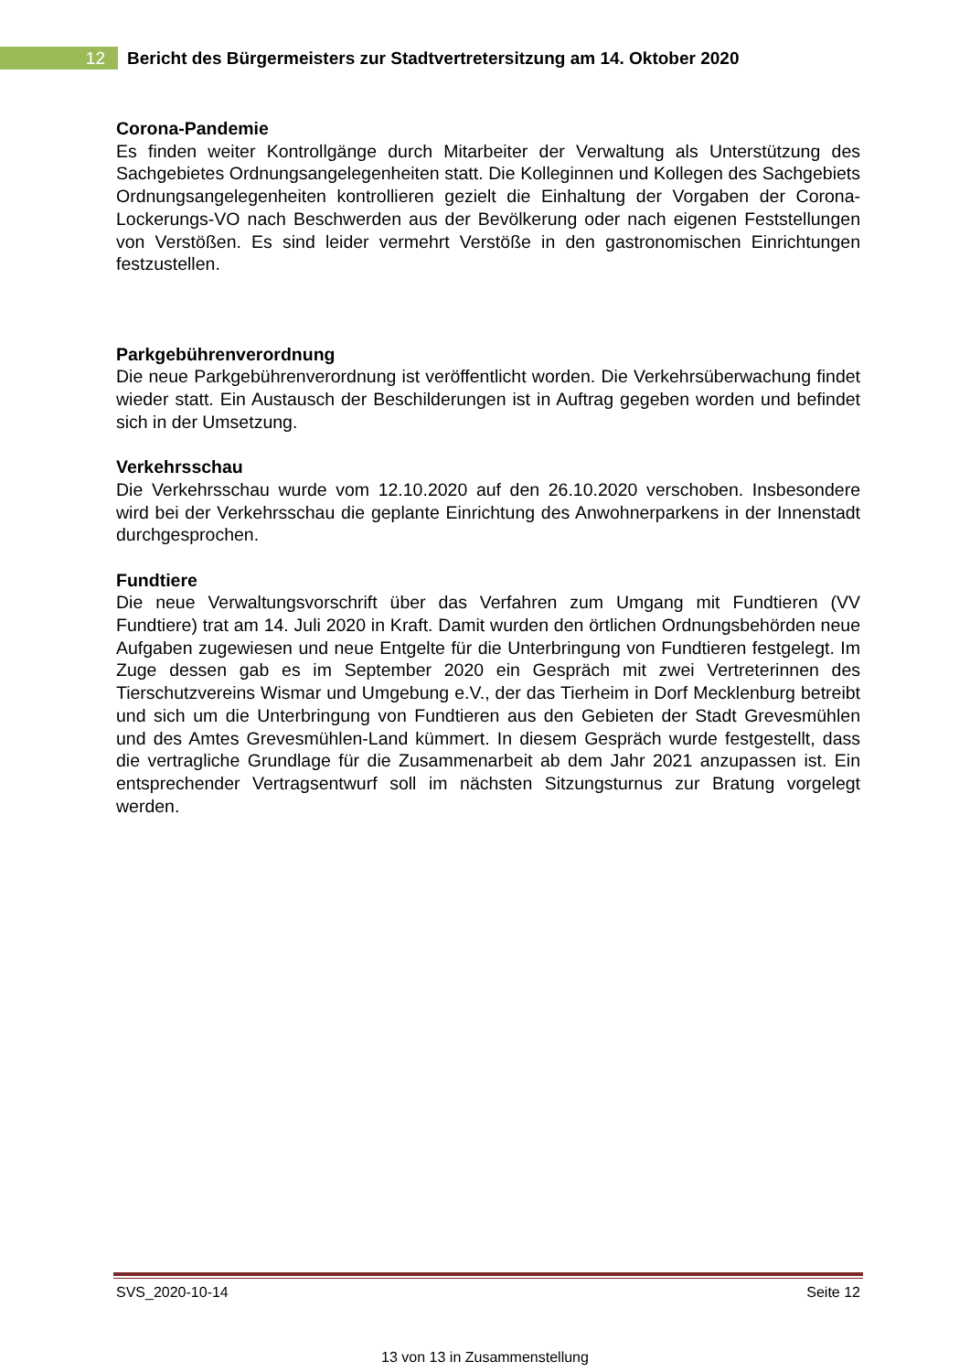12
Bericht des Bürgermeisters zur Stadtvertretersitzung am 14. Oktober 2020
Corona-Pandemie
Es finden weiter Kontrollgänge durch Mitarbeiter der Verwaltung als Unterstützung des Sachgebietes Ordnungsangelegenheiten statt. Die Kolleginnen und Kollegen des Sachgebiets Ordnungsangelegenheiten kontrollieren gezielt die Einhaltung der Vorgaben der Corona-Lockerungs-VO nach Beschwerden aus der Bevölkerung oder nach eigenen Feststellungen von Verstößen. Es sind leider vermehrt Verstöße in den gastronomischen Einrichtungen festzustellen.
Parkgebührenverordnung
Die neue Parkgebührenverordnung ist veröffentlicht worden. Die Verkehrsüberwachung findet wieder statt. Ein Austausch der Beschilderungen ist in Auftrag gegeben worden und befindet sich in der Umsetzung.
Verkehrsschau
Die Verkehrsschau wurde vom 12.10.2020 auf den 26.10.2020 verschoben. Insbesondere wird bei der Verkehrsschau die geplante Einrichtung des Anwohnerparkens in der Innenstadt durchgesprochen.
Fundtiere
Die neue Verwaltungsvorschrift über das Verfahren zum Umgang mit Fundtieren (VV Fundtiere) trat am 14. Juli 2020 in Kraft. Damit wurden den örtlichen Ordnungsbehörden neue Aufgaben zugewiesen und neue Entgelte für die Unterbringung von Fundtieren festgelegt. Im Zuge dessen gab es im September 2020 ein Gespräch mit zwei Vertreterinnen des Tierschutzvereins Wismar und Umgebung e.V., der das Tierheim in Dorf Mecklenburg betreibt und sich um die Unterbringung von Fundtieren aus den Gebieten der Stadt Grevesmühlen und des Amtes Grevesmühlen-Land kümmert. In diesem Gespräch wurde festgestellt, dass die vertragliche Grundlage für die Zusammenarbeit ab dem Jahr 2021 anzupassen ist. Ein entsprechender Vertragsentwurf soll im nächsten Sitzungsturnus zur Bratung vorgelegt werden.
SVS_2020-10-14 Seite 12
13 von 13 in Zusammenstellung